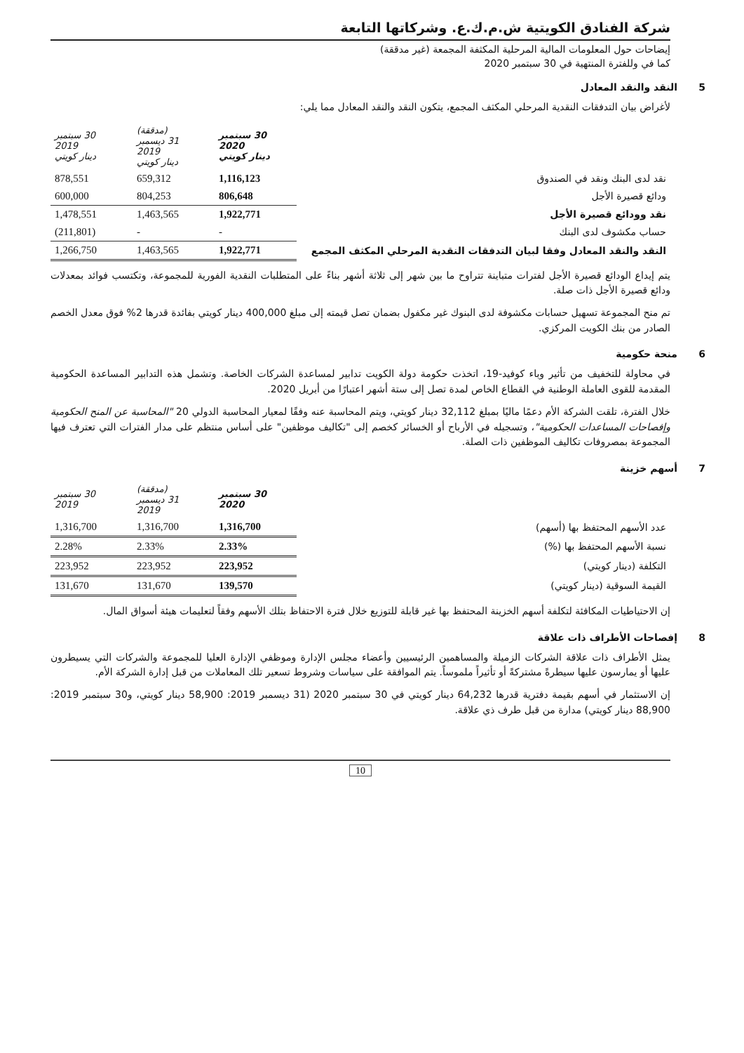شركة الفنادق الكويتية ش.م.ك.ع. وشركاتها التابعة
إيضاحات حول المعلومات المالية المرحلية المكثفة المجمعة (غير مدققة)
كما في وللفترة المنتهية في 30 سبتمبر 2020
5 النقد والنقد المعادل
لأغراض بيان التدفقات النقدية المرحلي المكثف المجمع، يتكون النقد والنقد المعادل مما يلي:
| | 30 سبتمبر 2020 دينار كويتي | (مدققة) 31 ديسمبر 2019 دينار كويتي | 30 سبتمبر 2019 دينار كويتي |
| نقد لدى البنك ونقد في الصندوق | 1,116,123 | 659,312 | 878,551 |
| ودائع قصيرة الأجل | 806,648 | 804,253 | 600,000 |
| نقد وودائع قصيرة الأجل | 1,922,771 | 1,463,565 | 1,478,551 |
| حساب مكشوف لدى البنك | - | - | (211,801) |
| النقد والنقد المعادل وفقا لبيان التدفقات النقدية المرحلي المكثف المجمع | 1,922,771 | 1,463,565 | 1,266,750 |
يتم إيداع الودائع قصيرة الأجل لفترات متباينة تتراوح ما بين شهر إلى ثلاثة أشهر بناءً على المتطلبات النقدية الفورية للمجموعة، وتكتسب فوائد بمعدلات ودائع قصيرة الأجل ذات صلة.
تم منح المجموعة تسهيل حسابات مكشوفة لدى البنوك غير مكفول بضمان تصل قيمته إلى مبلغ 400,000 دينار كويتي بفائدة قدرها 2% فوق معدل الخصم الصادر من بنك الكويت المركزي.
6 منحة حكومية
في محاولة للتخفيف من تأثير وباء كوفيد-19، اتخذت حكومة دولة الكويت تدابير لمساعدة الشركات الخاصة. وتشمل هذه التدابير المساعدة الحكومية المقدمة للقوى العاملة الوطنية في القطاع الخاص لمدة تصل إلى ستة أشهر اعتبارًا من أبريل 2020.
خلال الفترة، تلقت الشركة الأم دعمًا ماليًا بمبلغ 32,112 دينار كويتي، ويتم المحاسبة عنه وفقًا لمعيار المحاسبة الدولي 20 "المحاسبة عن المنح الحكومية وإفصاحات المساعدات الحكومية"، وتسجيله في الأرباح أو الخسائر كخصم إلى "تكاليف موظفين" على أساس منتظم على مدار الفترات التي تعترف فيها المجموعة بمصروفات تكاليف الموظفين ذات الصلة.
7 أسهم خزينة
| | 30 سبتمبر 2020 | (مدققة) 31 ديسمبر 2019 | 30 سبتمبر 2019 |
| عدد الأسهم المحتفظ بها (أسهم) | 1,316,700 | 1,316,700 | 1,316,700 |
| نسبة الأسهم المحتفظ بها (%) | 2.33% | 2.33% | 2.28% |
| التكلفة (دينار كويتي) | 223,952 | 223,952 | 223,952 |
| القيمة السوقية (دينار كويتي) | 139,570 | 131,670 | 131,670 |
إن الاحتياطيات المكافئة لتكلفة أسهم الخزينة المحتفظ بها غير قابلة للتوزيع خلال فترة الاحتفاظ بتلك الأسهم وفقاً لتعليمات هيئة أسواق المال.
8 إفصاحات الأطراف ذات علاقة
يمثل الأطراف ذات علاقة الشركات الزميلة والمساهمين الرئيسيين وأعضاء مجلس الإدارة وموظفي الإدارة العليا للمجموعة والشركات التي يسيطرون عليها أو يمارسون عليها سيطرةً مشتركةً أو تأثيراً ملموساً. يتم الموافقة على سياسات وشروط تسعير تلك المعاملات من قبل إدارة الشركة الأم.
إن الاستثمار في أسهم بقيمة دفترية قدرها 64,232 دينار كويتي في 30 سبتمبر 2020 (31 ديسمبر 2019: 58,900 دينار كويتي، و30 سبتمبر 2019: 88,900 دينار كويتي) مدارة من قبل طرف ذي علاقة.
10